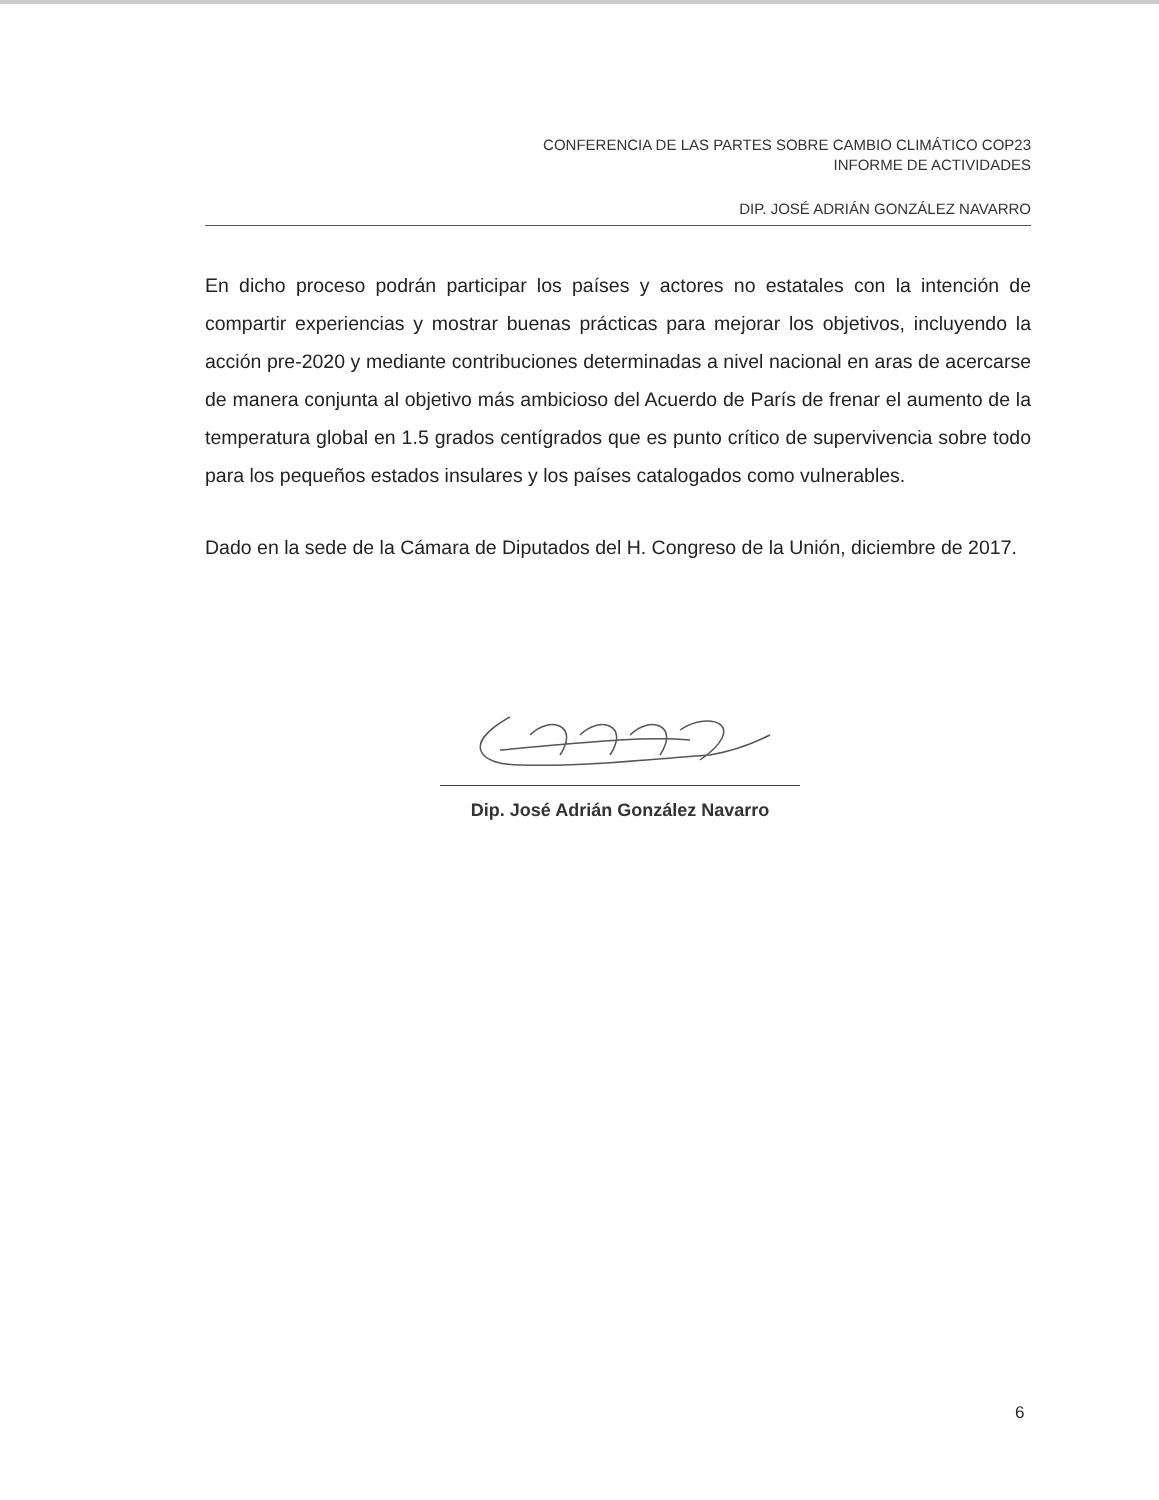CONFERENCIA DE LAS PARTES SOBRE CAMBIO CLIMÁTICO COP23
INFORME DE ACTIVIDADES
DIP. JOSÉ ADRIÁN GONZÁLEZ NAVARRO
En dicho proceso podrán participar los países y actores no estatales con la intención de compartir experiencias y mostrar buenas prácticas para mejorar los objetivos, incluyendo la acción pre-2020 y mediante contribuciones determinadas a nivel nacional en aras de acercarse de manera conjunta al objetivo más ambicioso del Acuerdo de París de frenar el aumento de la temperatura global en 1.5 grados centígrados que es punto crítico de supervivencia sobre todo para los pequeños estados insulares y los países catalogados como vulnerables.
Dado en la sede de la Cámara de Diputados del H. Congreso de la Unión, diciembre de 2017.
Dip. José Adrián González Navarro
6